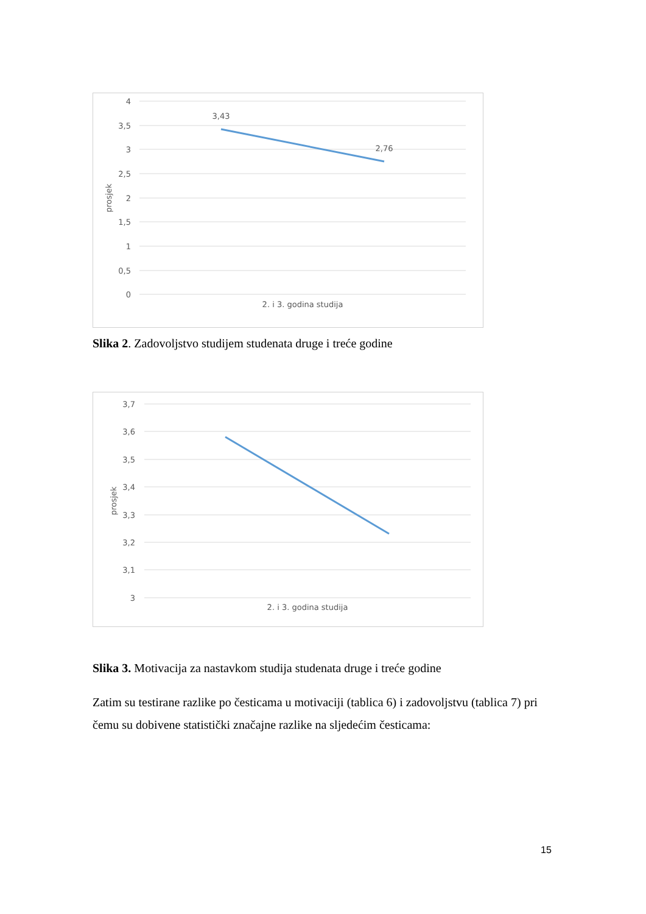4
3,5
3
2,5
2
1,5
1
0,5
0
prosjek
3,43
2,76
2. i 3. godina studija
Slika 2. Zadovoljstvo studijem studenata druge i treće godine
3,7
3,6
3,5
3,4
3,3
3,2
3,1
3
prosjek
2. i 3. godina studija
Slika 3. Motivacija za nastavkom studija studenata druge i treće godine
Zatim su testirane razlike po česticama u motivaciji (tablica 6) i zadovoljstvu (tablica 7) pri čemu su dobivene statistički značajne razlike na sljedećim česticama:
15